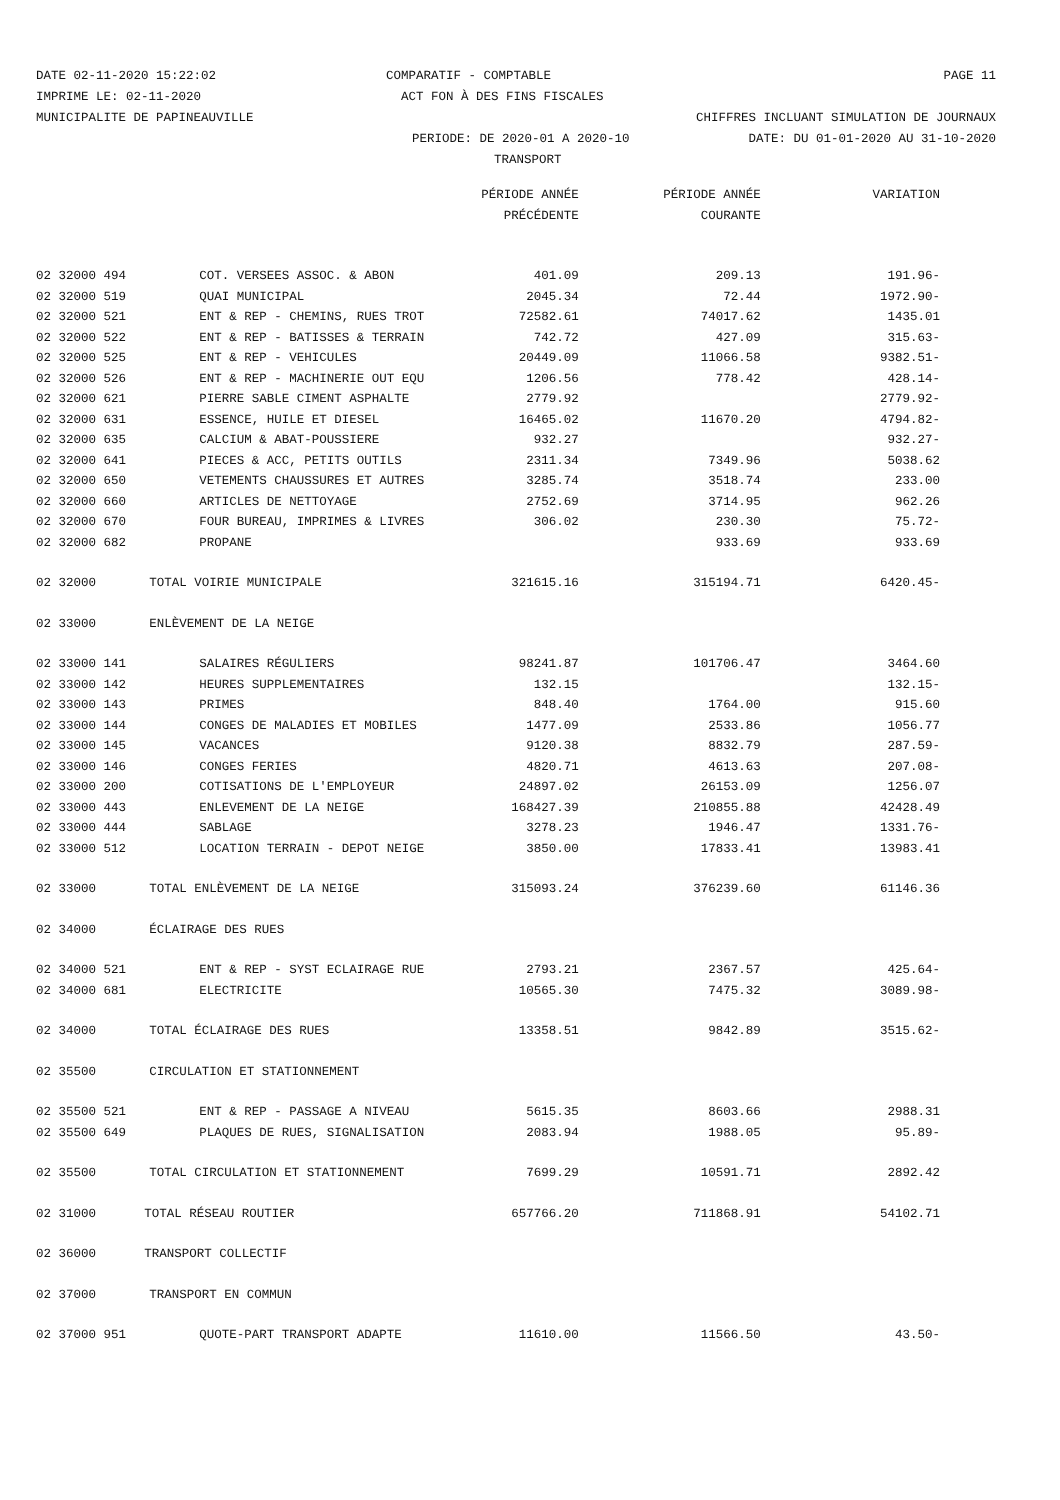DATE 02-11-2020 15:22:02 COMPARATIF - COMPTABLE PAGE 11
IMPRIME LE: 02-11-2020 ACT FON À DES FINS FISCALES
MUNICIPALITE DE PAPINEAUVILLE CHIFFRES INCLUANT SIMULATION DE JOURNAUX
PERIODE: DE 2020-01 A 2020-10 DATE: DU 01-01-2020 AU 31-10-2020
TRANSPORT
| | | PÉRIODE ANNÉE | PÉRIODE ANNÉE | VARIATION |
| --- | --- | --- | --- | --- |
| | | PRÉCÉDENTE | COURANTE | |
| 02 32000 494 | COT. VERSEES ASSOC. & ABON | 401.09 | 209.13 | 191.96- |
| 02 32000 519 | QUAI MUNICIPAL | 2045.34 | 72.44 | 1972.90- |
| 02 32000 521 | ENT & REP - CHEMINS, RUES TROT | 72582.61 | 74017.62 | 1435.01 |
| 02 32000 522 | ENT & REP - BATISSES & TERRAIN | 742.72 | 427.09 | 315.63- |
| 02 32000 525 | ENT & REP - VEHICULES | 20449.09 | 11066.58 | 9382.51- |
| 02 32000 526 | ENT & REP - MACHINERIE OUT EQU | 1206.56 | 778.42 | 428.14- |
| 02 32000 621 | PIERRE SABLE CIMENT ASPHALTE | 2779.92 | | 2779.92- |
| 02 32000 631 | ESSENCE, HUILE ET DIESEL | 16465.02 | 11670.20 | 4794.82- |
| 02 32000 635 | CALCIUM & ABAT-POUSSIERE | 932.27 | | 932.27- |
| 02 32000 641 | PIECES & ACC, PETITS OUTILS | 2311.34 | 7349.96 | 5038.62 |
| 02 32000 650 | VETEMENTS CHAUSSURES ET AUTRES | 3285.74 | 3518.74 | 233.00 |
| 02 32000 660 | ARTICLES DE NETTOYAGE | 2752.69 | 3714.95 | 962.26 |
| 02 32000 670 | FOUR BUREAU, IMPRIMES & LIVRES | 306.02 | 230.30 | 75.72- |
| 02 32000 682 | PROPANE | | 933.69 | 933.69 |
| 02 32000 | TOTAL VOIRIE MUNICIPALE | 321615.16 | 315194.71 | 6420.45- |
| 02 33000 | ENLÈVEMENT DE LA NEIGE | | | |
| 02 33000 141 | SALAIRES RÉGULIERS | 98241.87 | 101706.47 | 3464.60 |
| 02 33000 142 | HEURES SUPPLEMENTAIRES | 132.15 | | 132.15- |
| 02 33000 143 | PRIMES | 848.40 | 1764.00 | 915.60 |
| 02 33000 144 | CONGES DE MALADIES ET MOBILES | 1477.09 | 2533.86 | 1056.77 |
| 02 33000 145 | VACANCES | 9120.38 | 8832.79 | 287.59- |
| 02 33000 146 | CONGES FERIES | 4820.71 | 4613.63 | 207.08- |
| 02 33000 200 | COTISATIONS DE L'EMPLOYEUR | 24897.02 | 26153.09 | 1256.07 |
| 02 33000 443 | ENLEVEMENT DE LA NEIGE | 168427.39 | 210855.88 | 42428.49 |
| 02 33000 444 | SABLAGE | 3278.23 | 1946.47 | 1331.76- |
| 02 33000 512 | LOCATION TERRAIN - DEPOT NEIGE | 3850.00 | 17833.41 | 13983.41 |
| 02 33000 | TOTAL ENLÈVEMENT DE LA NEIGE | 315093.24 | 376239.60 | 61146.36 |
| 02 34000 | ÉCLAIRAGE DES RUES | | | |
| 02 34000 521 | ENT & REP - SYST ECLAIRAGE RUE | 2793.21 | 2367.57 | 425.64- |
| 02 34000 681 | ELECTRICITE | 10565.30 | 7475.32 | 3089.98- |
| 02 34000 | TOTAL ÉCLAIRAGE DES RUES | 13358.51 | 9842.89 | 3515.62- |
| 02 35500 | CIRCULATION ET STATIONNEMENT | | | |
| 02 35500 521 | ENT & REP - PASSAGE A NIVEAU | 5615.35 | 8603.66 | 2988.31 |
| 02 35500 649 | PLAQUES DE RUES, SIGNALISATION | 2083.94 | 1988.05 | 95.89- |
| 02 35500 | TOTAL CIRCULATION ET STATIONNEMENT | 7699.29 | 10591.71 | 2892.42 |
| 02 31000 | TOTAL RÉSEAU ROUTIER | 657766.20 | 711868.91 | 54102.71 |
| 02 36000 | TRANSPORT COLLECTIF | | | |
| 02 37000 | TRANSPORT EN COMMUN | | | |
| 02 37000 951 | QUOTE-PART TRANSPORT ADAPTE | 11610.00 | 11566.50 | 43.50- |